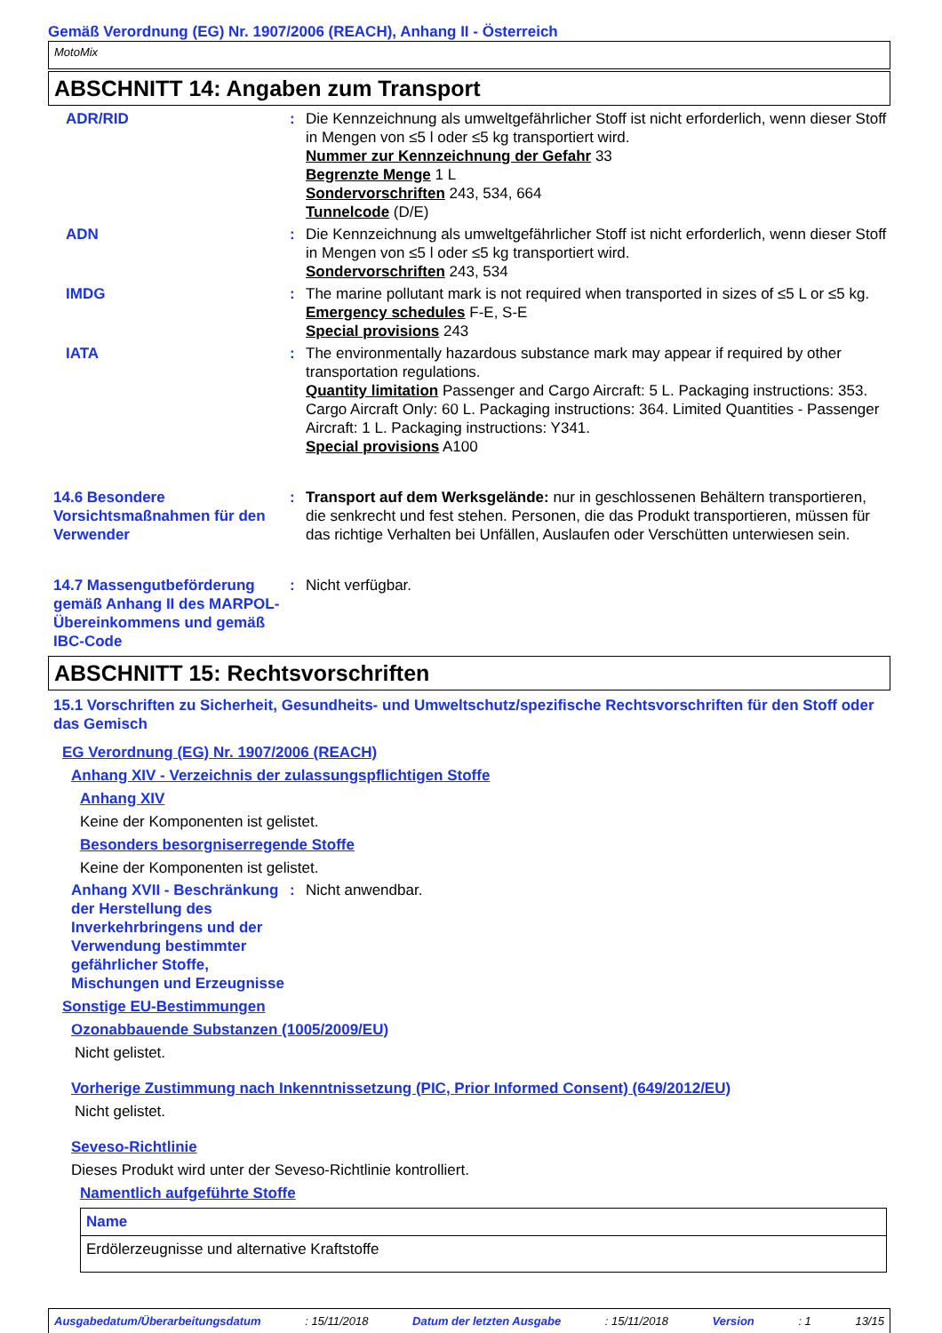Gemäß Verordnung (EG) Nr. 1907/2006 (REACH), Anhang II - Österreich
MotoMix
ABSCHNITT 14: Angaben zum Transport
ADR/RID : Die Kennzeichnung als umweltgefährlicher Stoff ist nicht erforderlich, wenn dieser Stoff in Mengen von ≤5 l oder ≤5 kg transportiert wird.
Nummer zur Kennzeichnung der Gefahr 33
Begrenzte Menge 1 L
Sondervorschriften 243, 534, 664
Tunnelcode (D/E)
ADN : Die Kennzeichnung als umweltgefährlicher Stoff ist nicht erforderlich, wenn dieser Stoff in Mengen von ≤5 l oder ≤5 kg transportiert wird.
Sondervorschriften 243, 534
IMDG : The marine pollutant mark is not required when transported in sizes of ≤5 L or ≤5 kg.
Emergency schedules F-E, S-E
Special provisions 243
IATA : The environmentally hazardous substance mark may appear if required by other transportation regulations.
Quantity limitation Passenger and Cargo Aircraft: 5 L. Packaging instructions: 353. Cargo Aircraft Only: 60 L. Packaging instructions: 364. Limited Quantities - Passenger Aircraft: 1 L. Packaging instructions: Y341.
Special provisions A100
14.6 Besondere Vorsichtsmaßnahmen für den Verwender
: Transport auf dem Werksgelände: nur in geschlossenen Behältern transportieren, die senkrecht und fest stehen. Personen, die das Produkt transportieren, müssen für das richtige Verhalten bei Unfällen, Auslaufen oder Verschütten unterwiesen sein.
14.7 Massengutbeförderung gemäß Anhang II des MARPOL-Übereinkommens und gemäß IBC-Code
: Nicht verfügbar.
ABSCHNITT 15: Rechtsvorschriften
15.1 Vorschriften zu Sicherheit, Gesundheits- und Umweltschutz/spezifische Rechtsvorschriften für den Stoff oder das Gemisch
EG Verordnung (EG) Nr. 1907/2006 (REACH)
Anhang XIV - Verzeichnis der zulassungspflichtigen Stoffe
Anhang XIV
Keine der Komponenten ist gelistet.
Besonders besorgniserregende Stoffe
Keine der Komponenten ist gelistet.
Anhang XVII - Beschränkung der Herstellung des Inverkehrbringens und der Verwendung bestimmter gefährlicher Stoffe, Mischungen und Erzeugnisse
: Nicht anwendbar.
Sonstige EU-Bestimmungen
Ozonabbauende Substanzen (1005/2009/EU)
Nicht gelistet.
Vorherige Zustimmung nach Inkenntnissetzung (PIC, Prior Informed Consent) (649/2012/EU)
Nicht gelistet.
Seveso-Richtlinie
Dieses Produkt wird unter der Seveso-Richtlinie kontrolliert.
Namentlich aufgeführte Stoffe
| Name |
| --- |
| Erdölerzeugnisse und alternative Kraftstoffe |
Ausgabedatum/Überarbeitungsdatum : 15/11/2018 Datum der letzten Ausgabe : 15/11/2018 Version : 1 13/15